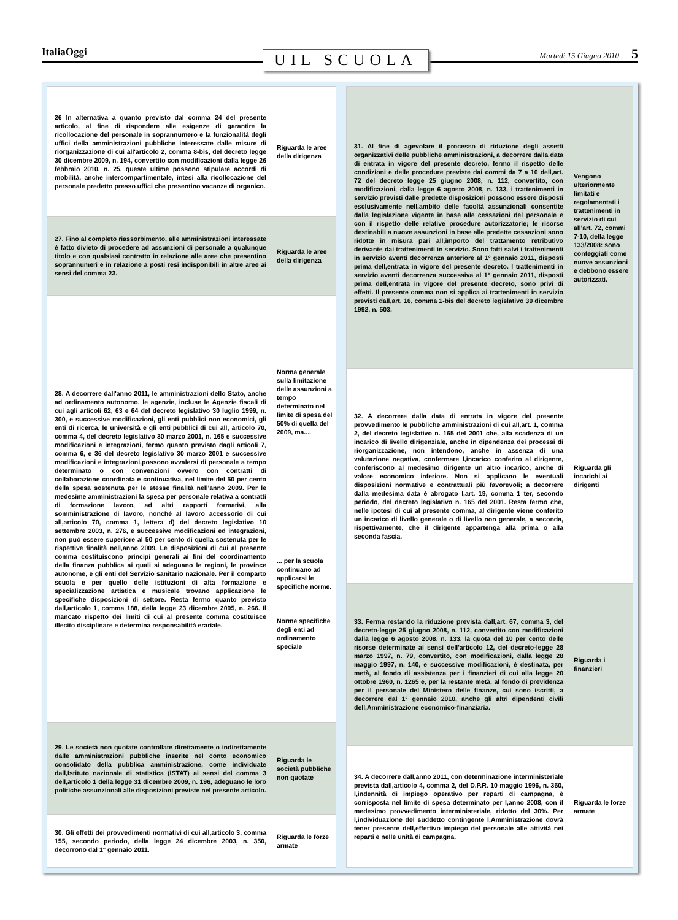ItaliaOggi Martedì 15 Giugno 2010 5 UIL SCUOLA
| 26 In alternativa a quanto previsto dal comma 24 del presente articolo, al fine di rispondere alle esigenze di garantire la ricollocazione del personale in soprannumero e la funzionalità degli uffici della amministrazioni pubbliche interessate dalle misure di riorganizzazione di cui all'articolo 2, comma 8-bis, del decreto legge 30 dicembre 2009, n. 194, convertito con modificazioni dalla legge 26 febbraio 2010, n. 25, queste ultime possono stipulare accordi di mobilità, anche intercompartimentale, intesi alla ricollocazione del personale predetto presso uffici che presentino vacanze di organico. | Riguarda le aree della dirigenza |
| 27. Fino al completo riassorbimento, alle amministrazioni interessate è fatto divieto di procedere ad assunzioni di personale a qualunque titolo e con qualsiasi contratto in relazione alle aree che presentino soprannumeri e in relazione a posti resi indisponibili in altre aree ai sensi del comma 23. | Riguarda le aree della dirigenza |
| 28. A decorrere dall'anno 2011, le amministrazioni dello Stato, anche ad ordinamento autonomo, le agenzie, incluse le Agenzie fiscali di cui agli articoli 62, 63 e 64 del decreto legislativo 30 luglio 1999, n. 300, e successive modificazioni, gli enti pubblici non economici, gli enti di ricerca, le università e gli enti pubblici di cui all, articolo 70, comma 4, del decreto legislativo 30 marzo 2001, n. 165 e successive modificazioni e integrazioni, fermo quanto previsto dagli articoli 7, comma 6, e 36 del decreto legislativo 30 marzo 2001 e successive modificazioni e integrazioni,possono avvalersi di personale a tempo determinato o con convenzioni ovvero con contratti di collaborazione coordinata e continuativa, nel limite del 50 per cento della spesa sostenuta per le stesse finalità nell'anno 2009. Per le medesime amministrazioni la spesa per personale relativa a contratti di formazione lavoro, ad altri rapporti formativi, alla somministrazione di lavoro, nonché al lavoro accessorio di cui all,articolo 70, comma 1, lettera d) del decreto legislativo 10 settembre 2003, n. 276, e successive modificazioni ed integrazioni, non può essere superiore al 50 per cento di quella sostenuta per le rispettive finalità nell,anno 2009. Le disposizioni di cui al presente comma costituiscono principi generali ai fini del coordinamento della finanza pubblica ai quali si adeguano le regioni, le province autonome, e gli enti del Servizio sanitario nazionale. Per il comparto scuola e per quello delle istituzioni di alta formazione e specializzazione artistica e musicale trovano applicazione le specifiche disposizioni di settore. Resta fermo quanto previsto dall,articolo 1, comma 188, della legge 23 dicembre 2005, n. 266. Il mancato rispetto dei limiti di cui al presente comma costituisce illecito disciplinare e determina responsabilità erariale. | Norma generale sulla limitazione delle assunzioni a tempo determinato nel limite di spesa del 50% di quella del 2009, ma.... ... per la scuola continuano ad applicarsi le specifiche norme. Norme specifiche degli enti ad ordinamento speciale |
| 29. Le società non quotate controllate direttamente o indirettamente dalle amministrazioni pubbliche inserite nel conto economico consolidato della pubblica amministrazione, come individuate dall,Istituto nazionale di statistica (ISTAT) ai sensi del comma 3 dell,articolo 1 della legge 31 dicembre 2009, n. 196, adeguano le loro politiche assunzionali alle disposizioni previste nel presente articolo. | Riguarda le società pubbliche non quotate |
| 30. Gli effetti dei provvedimenti normativi di cui all,articolo 3, comma 155, secondo periodo, della legge 24 dicembre 2003, n. 350, decorrono dal 1° gennaio 2011. | Riguarda le forze armate |
| 31. Al fine di agevolare il processo di riduzione degli assetti organizzativi delle pubbliche amministrazioni, a decorrere dalla data di entrata in vigore del presente decreto, fermo il rispetto delle condizioni e delle procedure previste dai commi da 7 a 10 dell,art. 72 del decreto legge 25 giugno 2008, n. 112, convertito, con modificazioni, dalla legge 6 agosto 2008, n. 133, i trattenimenti in servizio previsti dalle predette disposizioni possono essere disposti esclusivamente nell,ambito delle facoltà assunzionali consentite dalla legislazione vigente in base alle cessazioni del personale e con il rispetto delle relative procedure autorizzatorie; le risorse destinabili a nuove assunzioni in base alle predette cessazioni sono ridotte in misura pari all,importo del trattamento retributivo derivante dai trattenimenti in servizio. Sono fatti salvi i trattenimenti in servizio aventi decorrenza anteriore al 1° gennaio 2011, disposti prima dell,entrata in vigore del presente decreto. I trattenimenti in servizio aventi decorrenza successiva al 1° gennaio 2011, disposti prima dell,entrata in vigore del presente decreto, sono privi di effetti. Il presente comma non si applica ai trattenimenti in servizio previsti dall,art. 16, comma 1-bis del decreto legislativo 30 dicembre 1992, n. 503. | Vengono ulteriormente limitati e regolamentati i trattenimenti in servizio di cui all'art. 72, commi 7-10, della legge 133/2008: sono conteggiati come nuove assunzioni e debbono essere autorizzati. |
| 32. A decorrere dalla data di entrata in vigore del presente provvedimento le pubbliche amministrazioni di cui all,art. 1, comma 2, del decreto legislativo n. 165 del 2001 che, alla scadenza di un incarico di livello dirigenziale, anche in dipendenza dei processi di riorganizzazione, non intendono, anche in assenza di una valutazione negativa, confermare l,incarico conferito al dirigente, conferiscono al medesimo dirigente un altro incarico, anche di valore economico inferiore. Non si applicano le eventuali disposizioni normative e contrattuali più favorevoli; a decorrere dalla medesima data è abrogato l,art. 19, comma 1 ter, secondo periodo, del decreto legislativo n. 165 del 2001. Resta fermo che, nelle ipotesi di cui al presente comma, al dirigente viene conferito un incarico di livello generale o di livello non generale, a seconda, rispettivamente, che il dirigente appartenga alla prima o alla seconda fascia. | Riguarda gli incarichi ai dirigenti |
| 33. Ferma restando la riduzione prevista dall,art. 67, comma 3, del decreto-legge 25 giugno 2008, n. 112, convertito con modificazioni dalla legge 6 agosto 2008, n. 133, la quota del 10 per cento delle risorse determinate ai sensi dell'articolo 12, del decreto-legge 28 marzo 1997, n. 79, convertito, con modificazioni, dalla legge 28 maggio 1997, n. 140, e successive modificazioni, è destinata, per metà, al fondo di assistenza per i finanzieri di cui alla legge 20 ottobre 1960, n. 1265 e, per la restante metà, al fondo di previdenza per il personale del Ministero delle finanze, cui sono iscritti, a decorrere dal 1° gennaio 2010, anche gli altri dipendenti civili dell,Amministrazione economico-finanziaria. | Riguarda i finanzieri |
| 34. A decorrere dall,anno 2011, con determinazione interministeriale prevista dall,articolo 4, comma 2, del D.P.R. 10 maggio 1996, n. 360, l,indennità di impiego operativo per reparti di campagna, è corrisposta nel limite di spesa determinato per l,anno 2008, con il medesimo provvedimento interministeriale, ridotto del 30%. Per l,individuazione del suddetto contingente l,Amministrazione dovrà tener presente dell,effettivo impiego del personale alle attività nei reparti e nelle unità di campagna. | Riguarda le forze armate |